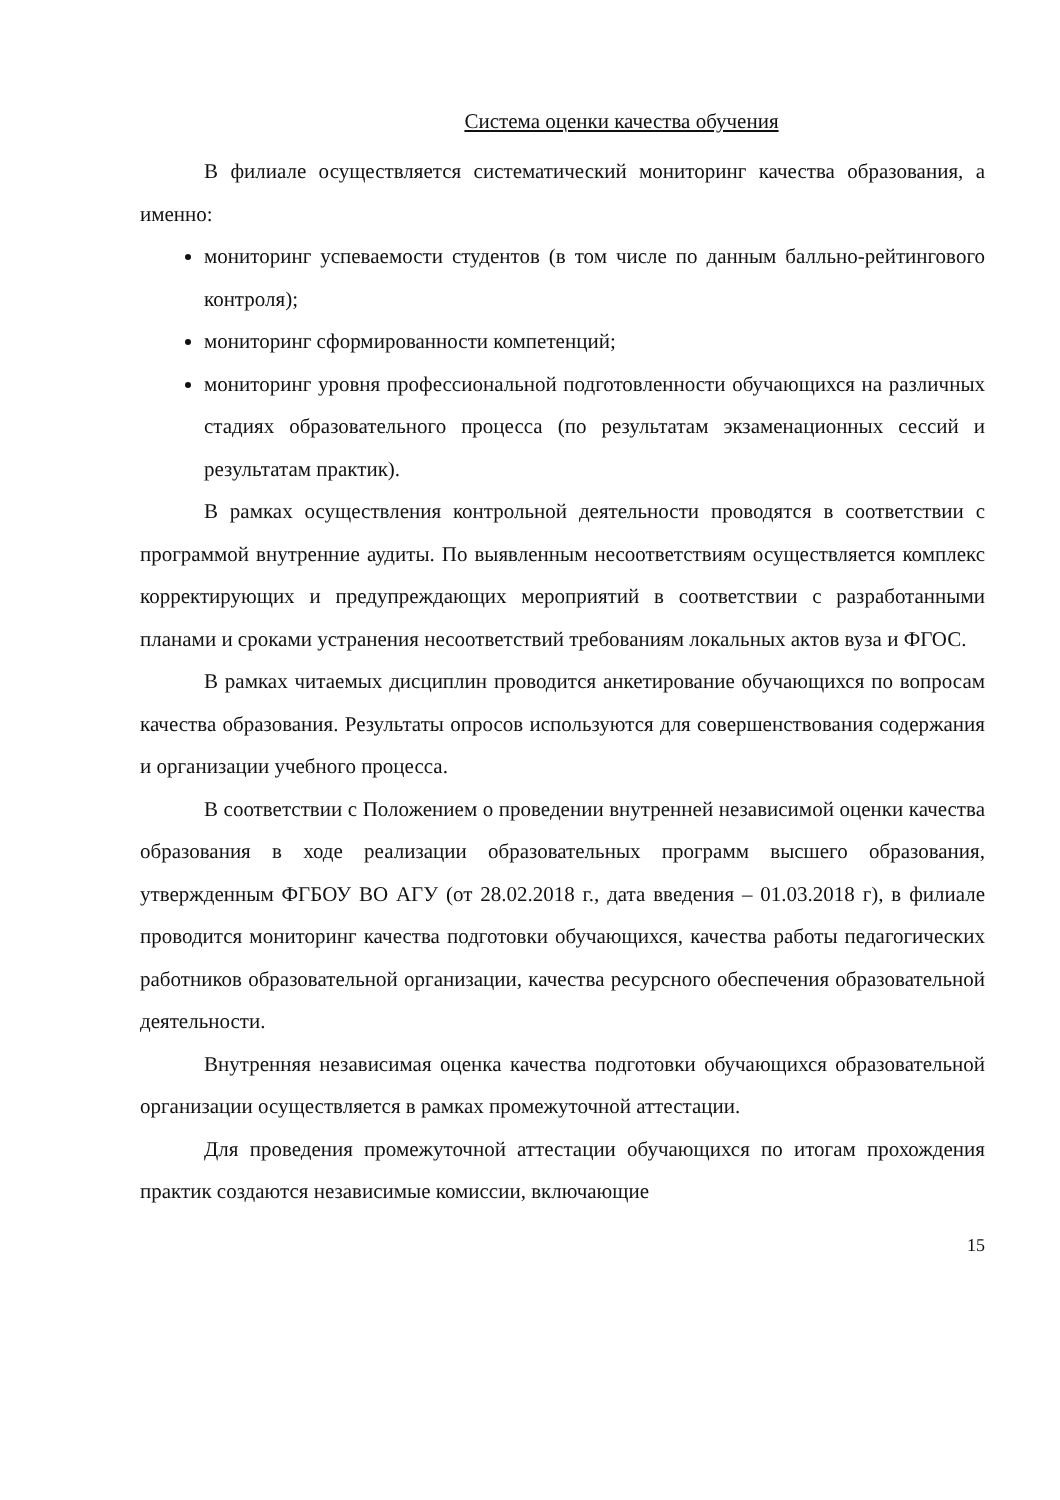Система оценки качества обучения
В филиале осуществляется систематический мониторинг качества образования, а именно:
мониторинг успеваемости студентов (в том числе по данным балльно-рейтингового контроля);
мониторинг сформированности компетенций;
мониторинг уровня профессиональной подготовленности обучающихся на различных стадиях образовательного процесса (по результатам экзаменационных сессий и результатам практик).
В рамках осуществления контрольной деятельности проводятся в соответствии с программой внутренние аудиты. По выявленным несоответствиям осуществляется комплекс корректирующих и предупреждающих мероприятий в соответствии с разработанными планами и сроками устранения несоответствий требованиям локальных актов вуза и ФГОС.
В рамках читаемых дисциплин проводится анкетирование обучающихся по вопросам качества образования. Результаты опросов используются для совершенствования содержания и организации учебного процесса.
В соответствии с Положением о проведении внутренней независимой оценки качества образования в ходе реализации образовательных программ высшего образования, утвержденным ФГБОУ ВО АГУ (от 28.02.2018 г., дата введения – 01.03.2018 г), в филиале проводится мониторинг качества подготовки обучающихся, качества работы педагогических работников образовательной организации, качества ресурсного обеспечения образовательной деятельности.
Внутренняя независимая оценка качества подготовки обучающихся образовательной организации осуществляется в рамках промежуточной аттестации.
Для проведения промежуточной аттестации обучающихся по итогам прохождения практик создаются независимые комиссии, включающие
15